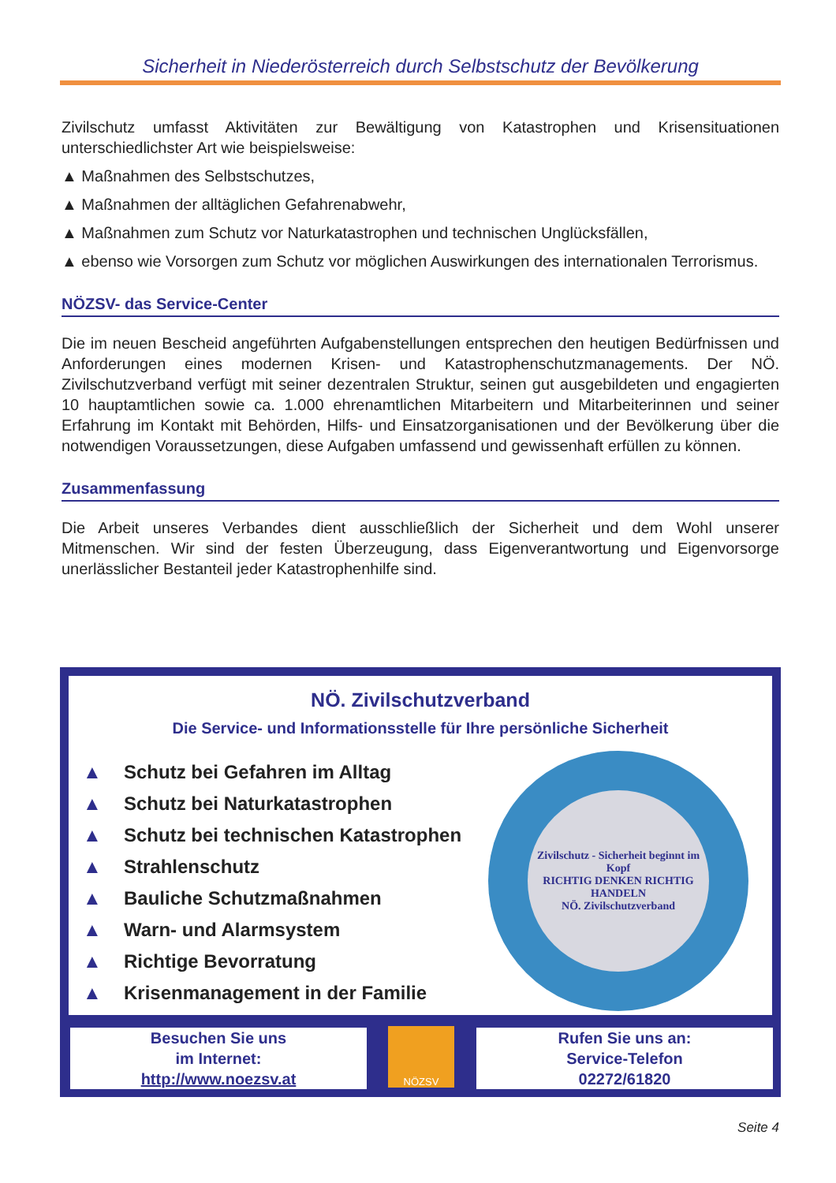Sicherheit in Niederösterreich durch Selbstschutz der Bevölkerung
Zivilschutz umfasst Aktivitäten zur Bewältigung von Katastrophen und Krisensituationen unterschiedlichster Art wie beispielsweise:
▲ Maßnahmen des Selbstschutzes,
▲ Maßnahmen der alltäglichen Gefahrenabwehr,
▲ Maßnahmen zum Schutz vor Naturkatastrophen und technischen Unglücksfällen,
▲ ebenso wie Vorsorgen zum Schutz vor möglichen Auswirkungen des internationalen Terrorismus.
NÖZSV- das Service-Center
Die im neuen Bescheid angeführten Aufgabenstellungen entsprechen den heutigen Bedürfnissen und Anforderungen eines modernen Krisen- und Katastrophenschutzmanage­ments. Der NÖ. Zivilschutzverband verfügt mit seiner dezentralen Struktur, seinen gut ausgebil­deten und engagierten 10 hauptamtlichen sowie ca. 1.000 ehrenamtlichen Mitarbeitern und Mit­arbeiterinnen und seiner Erfahrung im Kontakt mit Behörden, Hilfs- und Einsatzorganisationen und der Bevölkerung über die notwendigen Voraussetzungen, diese Aufgaben umfassend und gewissenhaft erfüllen zu können.
Zusammenfassung
Die Arbeit unseres Verbandes dient ausschließlich der Sicherheit und dem Wohl unserer Mitmenschen. Wir sind der festen Überzeugung, dass Eigenverantwortung und Eigenvorsorge unerlässlicher Bestanteil jeder Katastrophenhilfe sind.
NÖ. Zivilschutzverband
Die Service- und Informationsstelle für Ihre persönliche Sicherheit
▲ Schutz bei Gefahren im Alltag
▲ Schutz bei Naturkatastrophen
▲ Schutz bei technischen Katastrophen
▲ Strahlenschutz
▲ Bauliche Schutzmaßnahmen
▲ Warn- und Alarmsystem
▲ Richtige Bevorratung
▲ Krisenmanagement in der Familie
Zivilschutz - Sicherheit beginnt im Kopf
RICHTIG DENKEN RICHTIG HANDELN
NÖ. Zivilschutzverband
Besuchen Sie uns
im Internet:
http://www.noezsv.at
NÖZSV
Rufen Sie uns an:
Service-Telefon
02272/61820
Seite 4